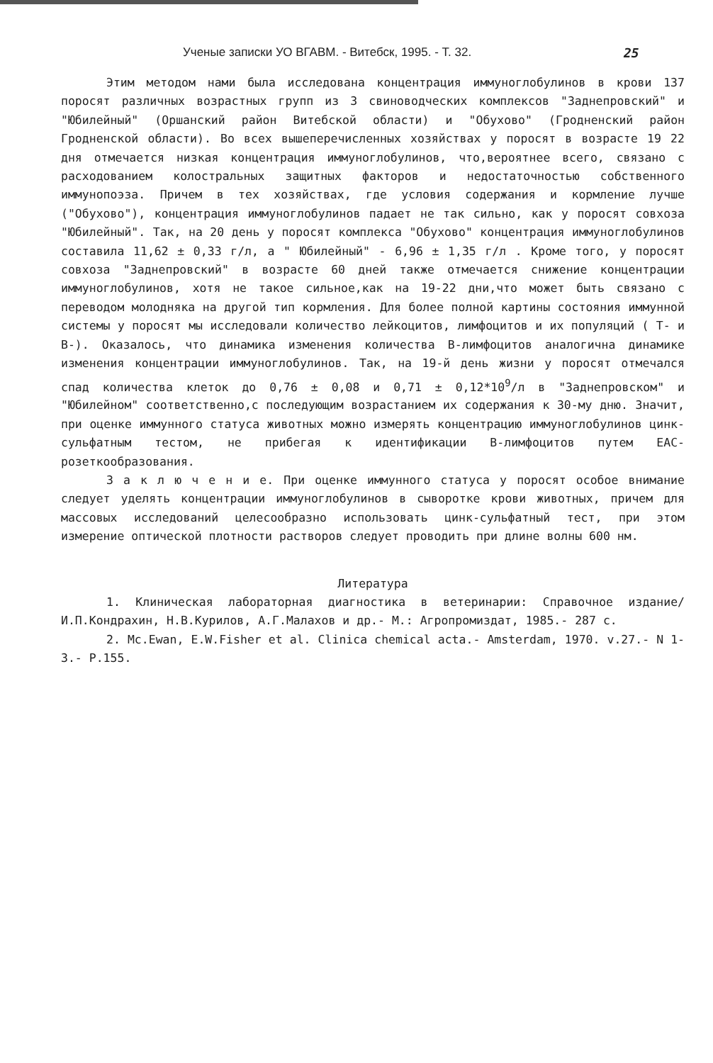Ученые записки УО ВГАВМ. - Витебск, 1995. - Т. 32. 25
Этим методом нами была исследована концентрация иммуноглобулинов в крови 137 поросят различных возрастных групп из 3 свиноводческих комплексов "Заднепровский" и "Юбилейный" (Оршанский район Витебской области) и "Обухово" (Гродненский район Гродненской области). Во всех вышеперечисленных хозяйствах у поросят в возрасте 19 22 дня отмечается низкая концентрация иммуноглобулинов, что,вероятнее всего, связано с расходованием колостральных защитных факторов и недостаточностью собственного иммунопоэза. Причем в тех хозяйствах, где условия содержания и кормление лучше ("Обухово"), концентрация иммуноглобулинов падает не так сильно, как у поросят совхоза "Юбилейный". Так, на 20 день у поросят комплекса "Обухово" концентрация иммуноглобулинов составила 11,62 ± 0,33 г/л, а " Юбилейный" - 6,96 ± 1,35 г/л . Кроме того, у поросят совхоза "Заднепровский" в возрасте 60 дней также отмечается снижение концентрации иммуноглобулинов, хотя не такое сильное,как на 19-22 дни,что может быть связано с переводом молодняка на другой тип кормления. Для более полной картины состояния иммунной системы у поросят мы исследовали количество лейкоцитов, лимфоцитов и их популяций ( Т- и В-). Оказалось, что динамика изменения количества В-лимфоцитов аналогична динамике изменения концентрации иммуноглобулинов. Так, на 19-й день жизни у поросят отмечался спад количества клеток до 0,76 ± 0,08 и 0,71 ± 0,12*10<sup>9</sup>/л в "Заднепровском" и "Юбилейном" соответственно,с последующим возрастанием их содержания к 30-му дню. Значит, при оценке иммунного статуса животных можно измерять концентрацию иммуноглобулинов цинк-сульфатным тестом, не прибегая к идентификации В-лимфоцитов путем ЕАС-розеткообразования.
З а к л ю ч е н и е. При оценке иммунного статуса у поросят особое внимание следует уделять концентрации иммуноглобулинов в сыворотке крови животных, причем для массовых исследований целесообразно использовать цинк-сульфатный тест, при этом измерение оптической плотности растворов следует проводить при длине волны 600 нм.
Литература
1. Клиническая лабораторная диагностика в ветеринарии: Справочное издание/ И.П.Кондрахин, Н.В.Курилов, А.Г.Малахов и др.- М.: Агропромиздат, 1985.- 287 с.
2. Mc.Ewan, E.W.Fisher et al. Clinica chemical acta.- Amsterdam, 1970. v.27.- N 1-3.- P.155.